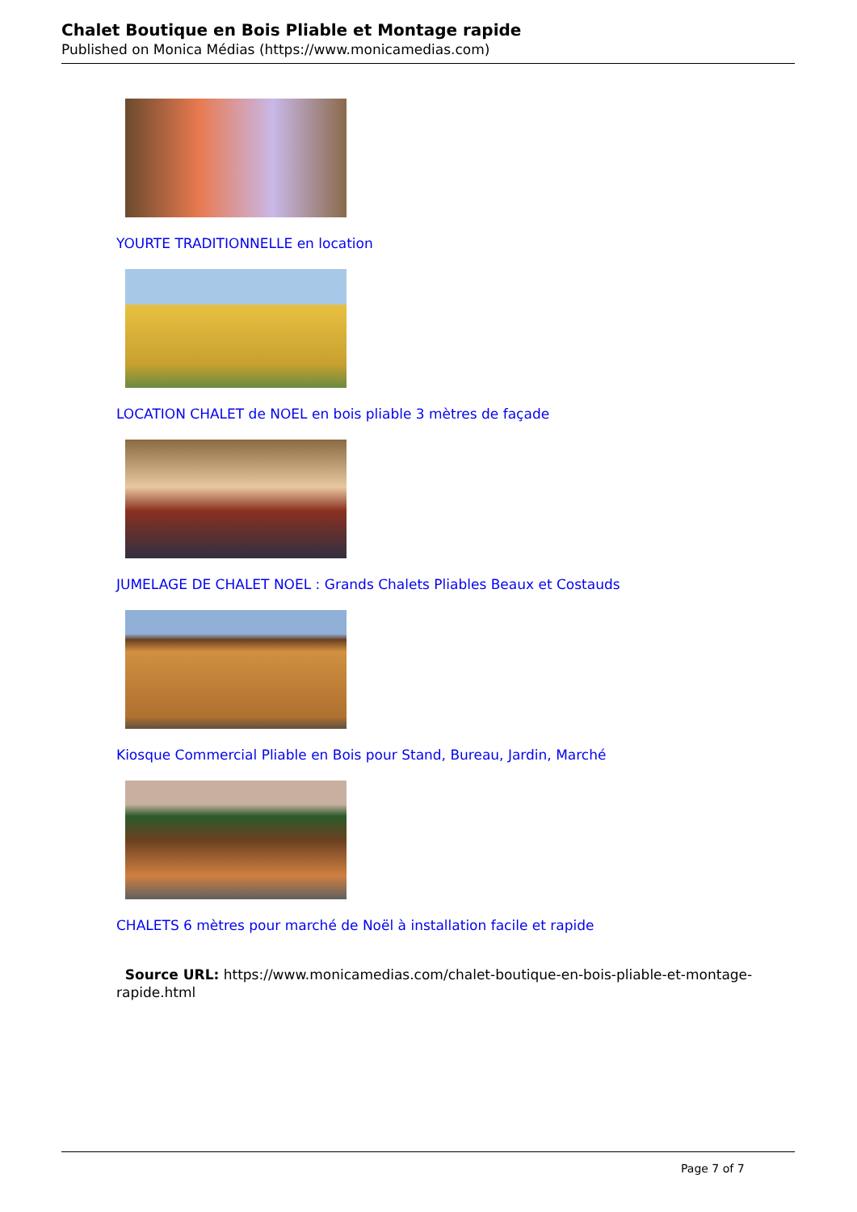Chalet Boutique en Bois Pliable et Montage rapide
Published on Monica Médias (https://www.monicamedias.com)
YOURTE TRADITIONNELLE en location
LOCATION CHALET de NOEL en bois pliable 3 mètres de façade
JUMELAGE DE CHALET NOEL : Grands Chalets Pliables Beaux et Costauds
Kiosque Commercial Pliable en Bois pour Stand, Bureau, Jardin, Marché
CHALETS 6 mètres pour marché de Noël à installation facile et rapide
Source URL: https://www.monicamedias.com/chalet-boutique-en-bois-pliable-et-montage-rapide.html
Page 7 of 7